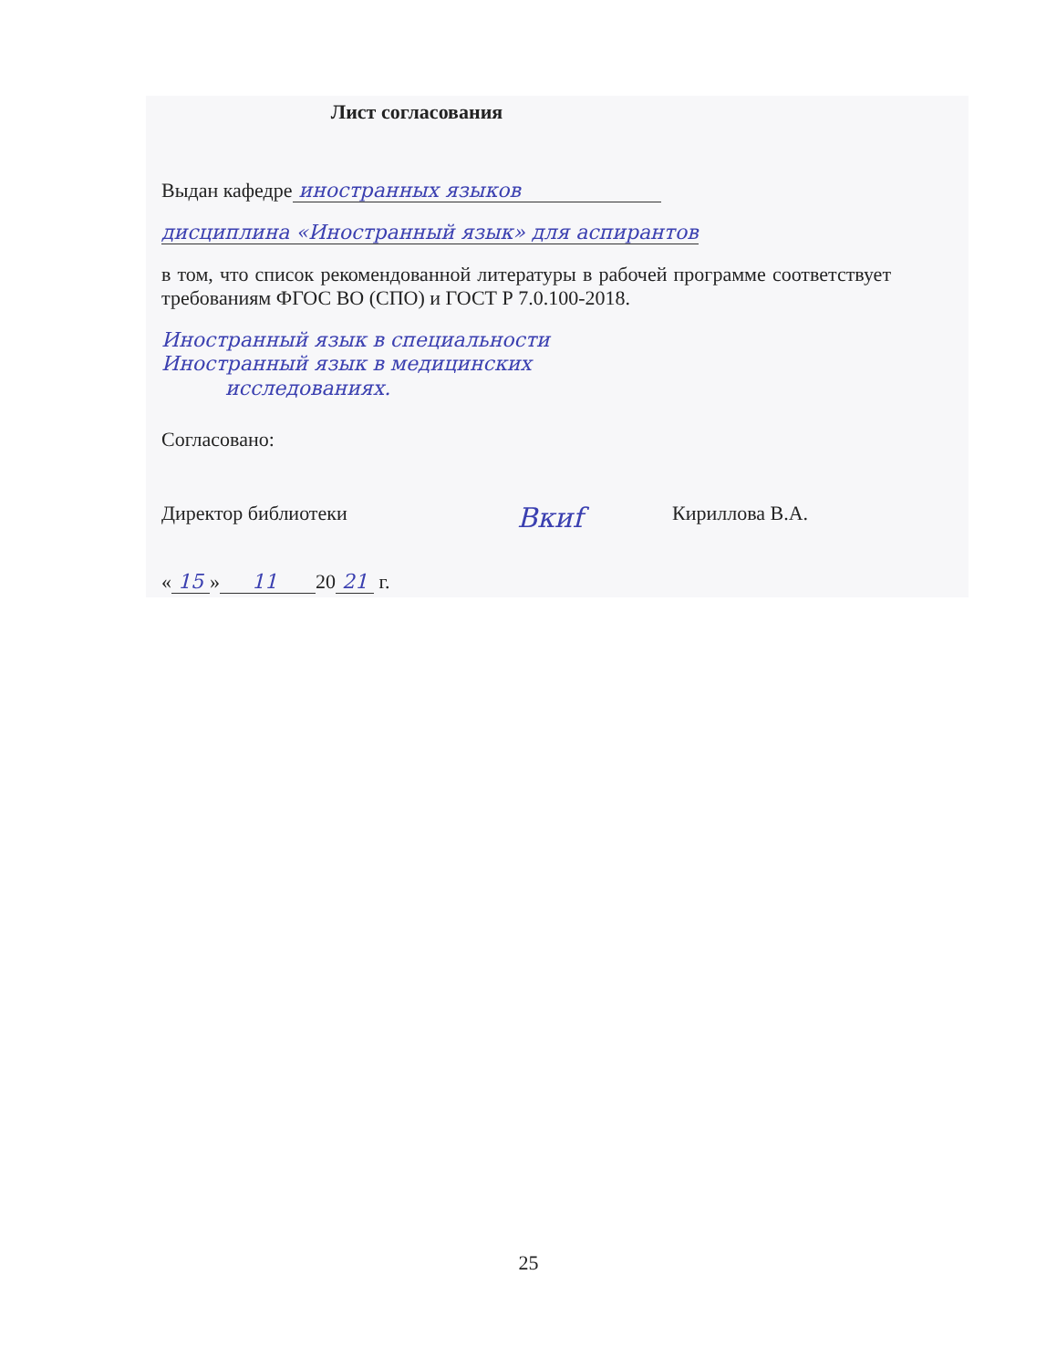Лист согласования
Выдан кафедре иностранных языков
дисциплина «Иностранный язык» для аспирантов
в том, что список рекомендованной литературы в рабочей программе соответствует требованиям ФГОС ВО (СПО) и ГОСТ Р 7.0.100-2018.
Иностранный язык в специальности
Иностранный язык в медицинских
исследованиях.
Согласовано:
Директор библиотеки Вкиf Кириллова В.А.
« 15 » 11 20 21 г.
25